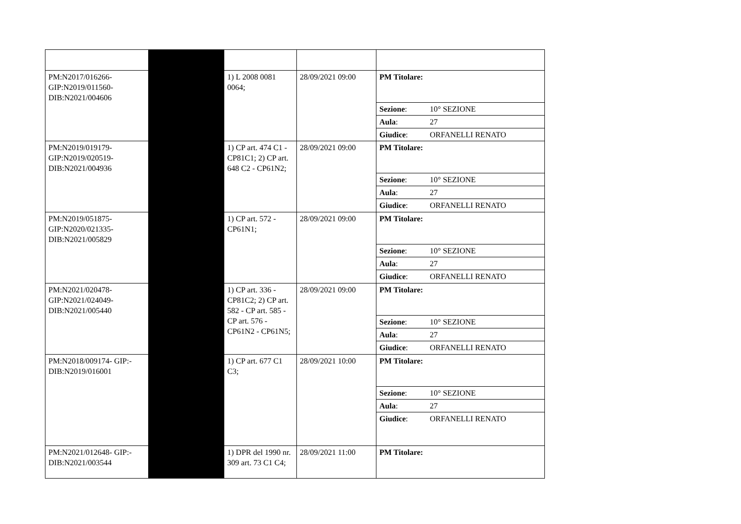| PM:N2017/016266-GIP:N2019/011560-DIB:N2021/004606 | | 1) L 2008 0081 0064; | 28/09/2021 09:00 | / PM Titolare: / / / Sezione : / 10° SEZIONE / / Aula : / 27 / / Giudice : / ORFANELLI RENATO / |
| PM:N2019/019179-GIP:N2019/020519-DIB:N2021/004936 | | 1) CP art. 474 C1 - CP81C1; 2) CP art. 648 C2 - CP61N2; | 28/09/2021 09:00 | / PM Titolare: / / / Sezione : / 10° SEZIONE / / Aula : / 27 / / Giudice : / ORFANELLI RENATO / |
| PM:N2019/051875-GIP:N2020/021335-DIB:N2021/005829 | | 1) CP art. 572 - CP61N1; | 28/09/2021 09:00 | / PM Titolare: / / / Sezione : / 10° SEZIONE / / Aula : / 27 / / Giudice : / ORFANELLI RENATO / |
| PM:N2021/020478-GIP:N2021/024049-DIB:N2021/005440 | | 1) CP art. 336 - CP81C2; 2) CP art. 582 - CP art. 585 - CP art. 576 - CP61N2 - CP61N5; | 28/09/2021 09:00 | / PM Titolare: / / / Sezione : / 10° SEZIONE / / Aula : / 27 / / Giudice : / ORFANELLI RENATO / |
| PM:N2018/009174- GIP:-DIB:N2019/016001 | | 1) CP art. 677 C1 C3; | 28/09/2021 10:00 | / PM Titolare: / / / Sezione : / 10° SEZIONE / / Aula : / 27 / / Giudice : / ORFANELLI RENATO / |
| PM:N2021/012648- GIP:-DIB:N2021/003544 | | 1) DPR del 1990 nr. 309 art. 73 C1 C4; | 28/09/2021 11:00 | / PM Titolare: / / |